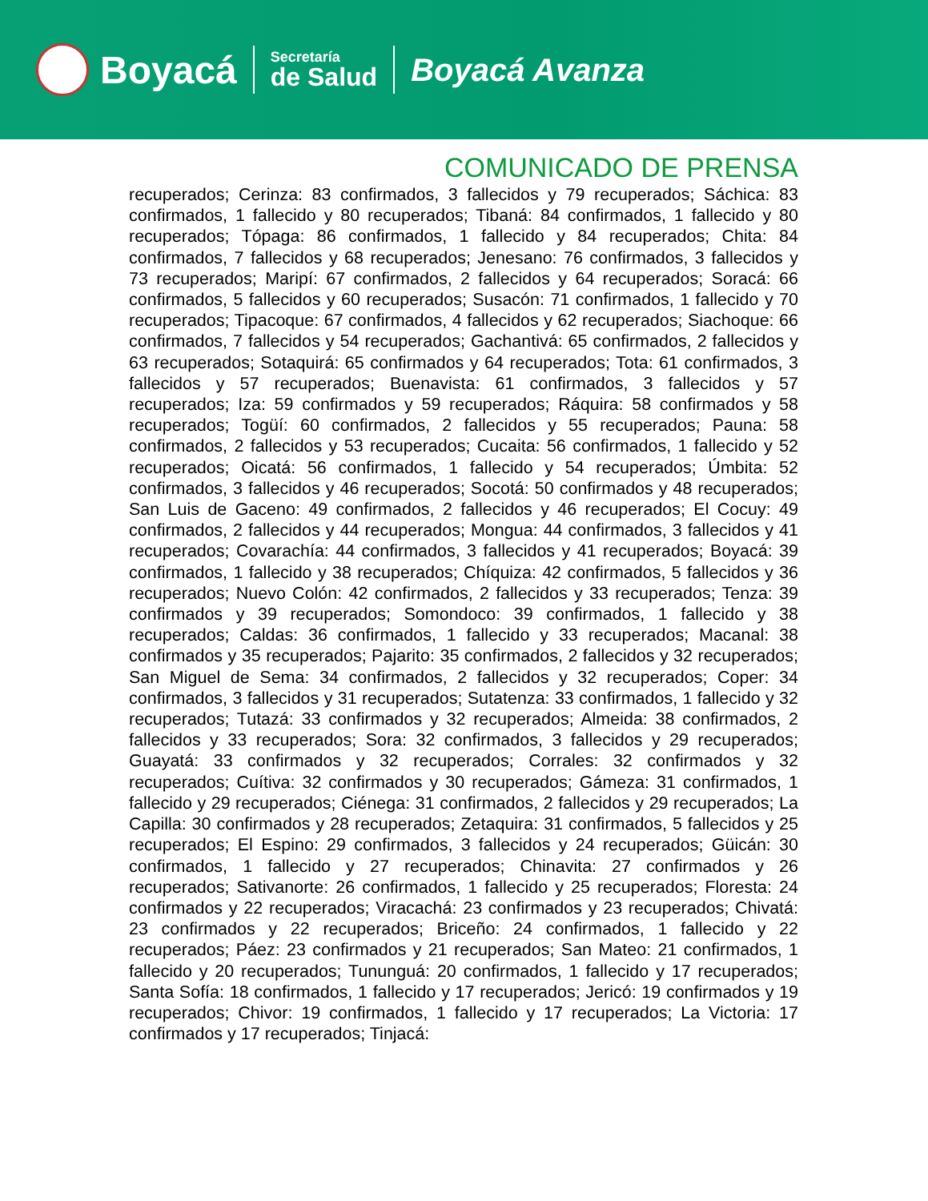Boyacá
Secretaría
de Salud
Boyacá Avanza
COMUNICADO DE PRENSA
recuperados; Cerinza: 83 confirmados, 3 fallecidos y 79 recuperados; Sáchica: 83 confirmados, 1 fallecido y 80 recuperados; Tibaná: 84 confirmados, 1 fallecido y 80 recuperados; Tópaga: 86 confirmados, 1 fallecido y 84 recuperados; Chita: 84 confirmados, 7 fallecidos y 68 recuperados; Jenesano: 76 confirmados, 3 fallecidos y 73 recuperados; Maripí: 67 confirmados, 2 fallecidos y 64 recuperados; Soracá: 66 confirmados, 5 fallecidos y 60 recuperados; Susacón: 71 confirmados, 1 fallecido y 70 recuperados; Tipacoque: 67 confirmados, 4 fallecidos y 62 recuperados; Siachoque: 66 confirmados, 7 fallecidos y 54 recuperados; Gachantivá: 65 confirmados, 2 fallecidos y 63 recuperados; Sotaquirá: 65 confirmados y 64 recuperados; Tota: 61 confirmados, 3 fallecidos y 57 recuperados; Buenavista: 61 confirmados, 3 fallecidos y 57 recuperados; Iza: 59 confirmados y 59 recuperados; Ráquira: 58 confirmados y 58 recuperados; Togüí: 60 confirmados, 2 fallecidos y 55 recuperados; Pauna: 58 confirmados, 2 fallecidos y 53 recuperados; Cucaita: 56 confirmados, 1 fallecido y 52 recuperados; Oicatá: 56 confirmados, 1 fallecido y 54 recuperados; Úmbita: 52 confirmados, 3 fallecidos y 46 recuperados; Socotá: 50 confirmados y 48 recuperados; San Luis de Gaceno: 49 confirmados, 2 fallecidos y 46 recuperados; El Cocuy: 49 confirmados, 2 fallecidos y 44 recuperados; Mongua: 44 confirmados, 3 fallecidos y 41 recuperados; Covarachía: 44 confirmados, 3 fallecidos y 41 recuperados; Boyacá: 39 confirmados, 1 fallecido y 38 recuperados; Chíquiza: 42 confirmados, 5 fallecidos y 36 recuperados; Nuevo Colón: 42 confirmados, 2 fallecidos y 33 recuperados; Tenza: 39 confirmados y 39 recuperados; Somondoco: 39 confirmados, 1 fallecido y 38 recuperados; Caldas: 36 confirmados, 1 fallecido y 33 recuperados; Macanal: 38 confirmados y 35 recuperados; Pajarito: 35 confirmados, 2 fallecidos y 32 recuperados; San Miguel de Sema: 34 confirmados, 2 fallecidos y 32 recuperados; Coper: 34 confirmados, 3 fallecidos y 31 recuperados; Sutatenza: 33 confirmados, 1 fallecido y 32 recuperados; Tutazá: 33 confirmados y 32 recuperados; Almeida: 38 confirmados, 2 fallecidos y 33 recuperados; Sora: 32 confirmados, 3 fallecidos y 29 recuperados; Guayatá: 33 confirmados y 32 recuperados; Corrales: 32 confirmados y 32 recuperados; Cuítiva: 32 confirmados y 30 recuperados; Gámeza: 31 confirmados, 1 fallecido y 29 recuperados; Ciénega: 31 confirmados, 2 fallecidos y 29 recuperados; La Capilla: 30 confirmados y 28 recuperados; Zetaquira: 31 confirmados, 5 fallecidos y 25 recuperados; El Espino: 29 confirmados, 3 fallecidos y 24 recuperados; Güicán: 30 confirmados, 1 fallecido y 27 recuperados; Chinavita: 27 confirmados y 26 recuperados; Sativanorte: 26 confirmados, 1 fallecido y 25 recuperados; Floresta: 24 confirmados y 22 recuperados; Viracachá: 23 confirmados y 23 recuperados; Chivatá: 23 confirmados y 22 recuperados; Briceño: 24 confirmados, 1 fallecido y 22 recuperados; Páez: 23 confirmados y 21 recuperados; San Mateo: 21 confirmados, 1 fallecido y 20 recuperados; Tununguá: 20 confirmados, 1 fallecido y 17 recuperados; Santa Sofía: 18 confirmados, 1 fallecido y 17 recuperados; Jericó: 19 confirmados y 19 recuperados; Chivor: 19 confirmados, 1 fallecido y 17 recuperados; La Victoria: 17 confirmados y 17 recuperados; Tinjacá: